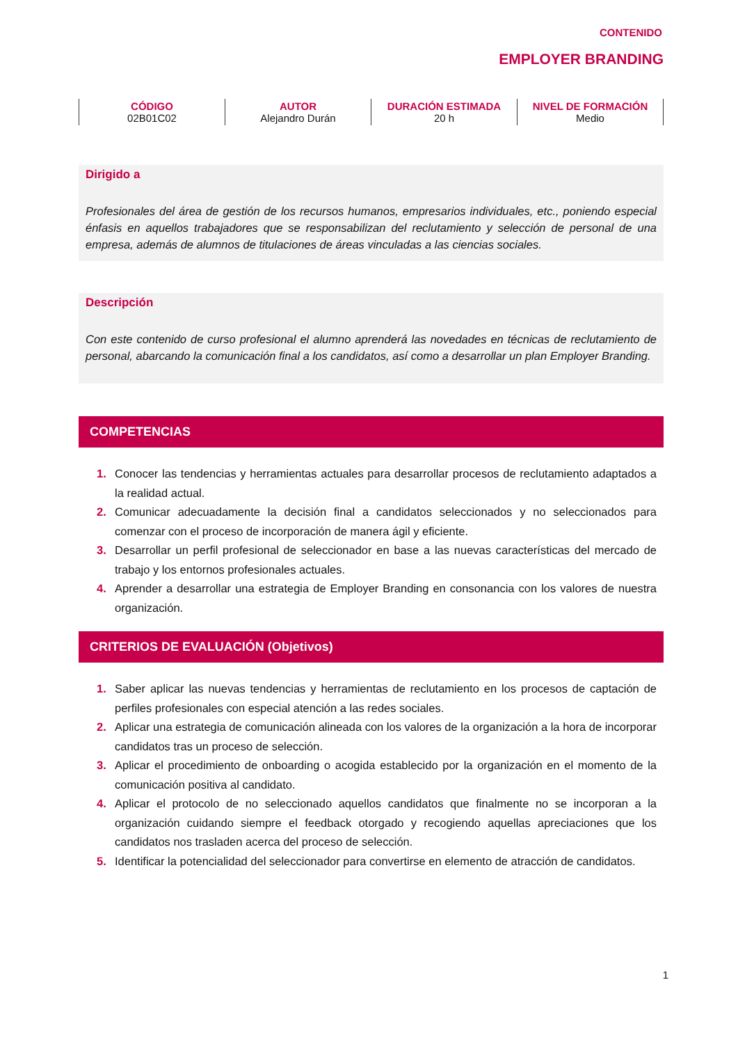CONTENIDO
EMPLOYER BRANDING
| CÓDIGO 02B01C02 | AUTOR Alejandro Durán | DURACIÓN ESTIMADA 20 h | NIVEL DE FORMACIÓN Medio |
Dirigido a
Profesionales del área de gestión de los recursos humanos, empresarios individuales, etc., poniendo especial énfasis en aquellos trabajadores que se responsabilizan del reclutamiento y selección de personal de una empresa, además de alumnos de titulaciones de áreas vinculadas a las ciencias sociales.
Descripción
Con este contenido de curso profesional el alumno aprenderá las novedades en técnicas de reclutamiento de personal, abarcando la comunicación final a los candidatos, así como a desarrollar un plan Employer Branding.
COMPETENCIAS
1. Conocer las tendencias y herramientas actuales para desarrollar procesos de reclutamiento adaptados a la realidad actual.
2. Comunicar adecuadamente la decisión final a candidatos seleccionados y no seleccionados para comenzar con el proceso de incorporación de manera ágil y eficiente.
3. Desarrollar un perfil profesional de seleccionador en base a las nuevas características del mercado de trabajo y los entornos profesionales actuales.
4. Aprender a desarrollar una estrategia de Employer Branding en consonancia con los valores de nuestra organización.
CRITERIOS DE EVALUACIÓN (Objetivos)
1. Saber aplicar las nuevas tendencias y herramientas de reclutamiento en los procesos de captación de perfiles profesionales con especial atención a las redes sociales.
2. Aplicar una estrategia de comunicación alineada con los valores de la organización a la hora de incorporar candidatos tras un proceso de selección.
3. Aplicar el procedimiento de onboarding o acogida establecido por la organización en el momento de la comunicación positiva al candidato.
4. Aplicar el protocolo de no seleccionado aquellos candidatos que finalmente no se incorporan a la organización cuidando siempre el feedback otorgado y recogiendo aquellas apreciaciones que los candidatos nos trasladen acerca del proceso de selección.
5. Identificar la potencialidad del seleccionador para convertirse en elemento de atracción de candidatos.
1